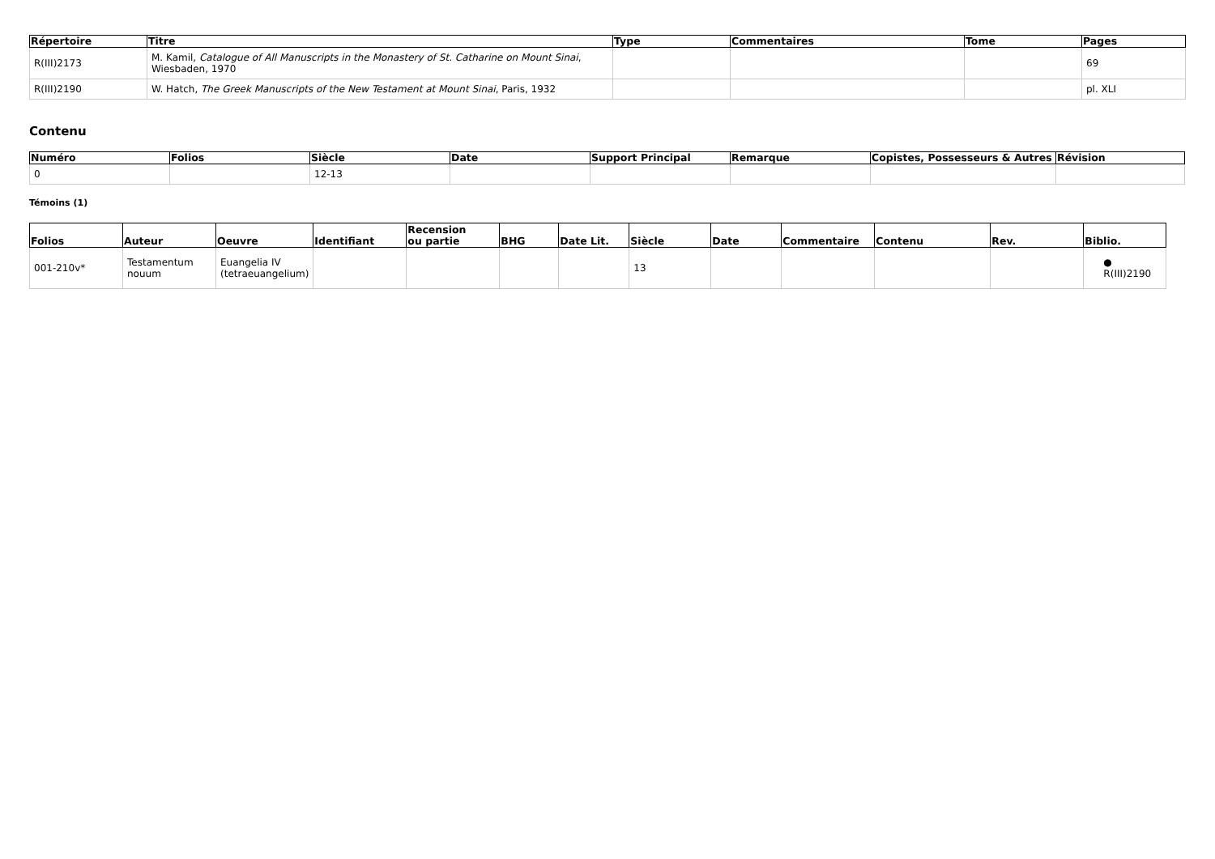| Répertoire | Titre | Type | Commentaires | Tome | Pages |
| --- | --- | --- | --- | --- | --- |
| R(III)2173 | M. Kamil, Catalogue of All Manuscripts in the Monastery of St. Catharine on Mount Sinai , Wiesbaden, 1970 | | | | 69 |
| R(III)2190 | W. Hatch, The Greek Manuscripts of the New Testament at Mount Sinai , Paris, 1932 | | | | pl. XLI |
Contenu
| Numéro | Folios | Siècle | Date | Support Principal | Remarque | Copistes, Possesseurs & Autres | Révision |
| --- | --- | --- | --- | --- | --- | --- | --- |
| 0 | | 12-13 | | | | | |
Témoins (1)
| Folios | Auteur | Oeuvre | Identifiant | Recension ou partie | BHG | Date Lit. | Siècle | Date | Commentaire | Contenu | Rev. | Biblio. |
| --- | --- | --- | --- | --- | --- | --- | --- | --- | --- | --- | --- | --- |
| 001-210v* | Testamentum nouum | Euangelia IV (tetraeuangelium) | | | | | 13 | | | | | ● R(III)2190 |